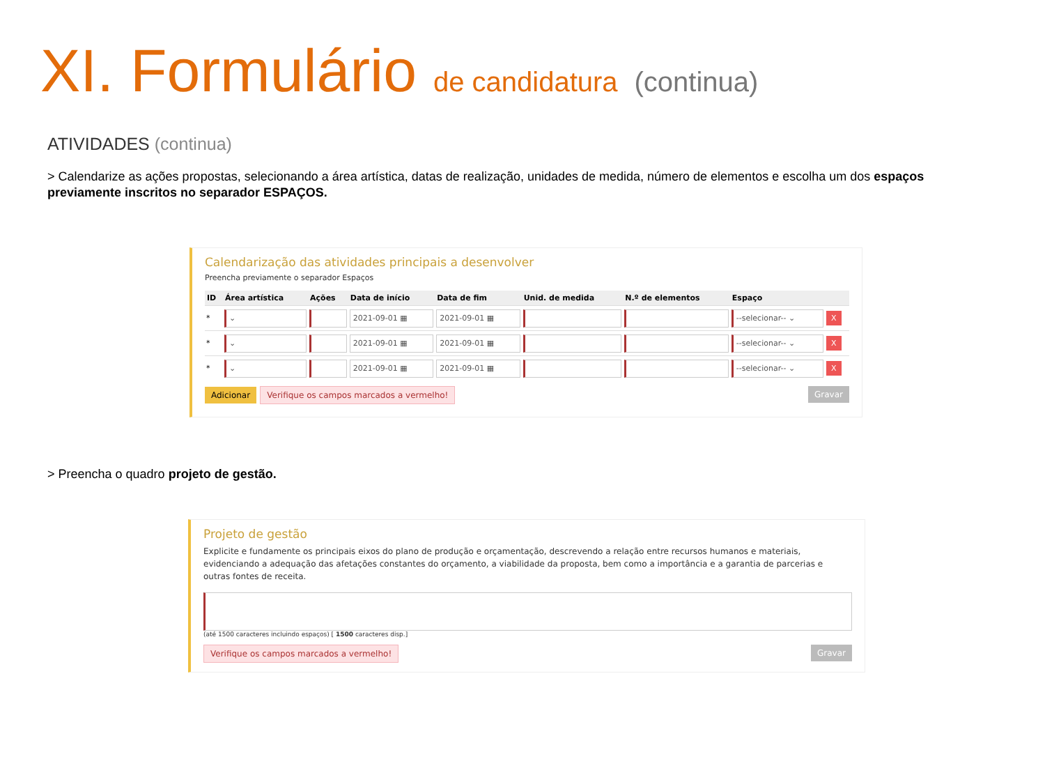XI. Formulário de candidatura (continua)
ATIVIDADES (continua)
> Calendarize as ações propostas, selecionando a área artística, datas de realização, unidades de medida, número de elementos e escolha um dos espaços previamente inscritos no separador ESPAÇOS.
Calendarização das atividades principais a desenvolver
Preencha previamente o separador Espaços
| ID | Área artística | Ações | Data de início | Data de fim | Unid. de medida | N.º de elementos | Espaço | |
| --- | --- | --- | --- | --- | --- | --- | --- | --- |
| * | ⌄ | | 2021-09-01 ▦ | 2021-09-01 ▦ | | | --selecionar-- ⌄ | X |
| * | ⌄ | | 2021-09-01 ▦ | 2021-09-01 ▦ | | | --selecionar-- ⌄ | X |
| * | ⌄ | | 2021-09-01 ▦ | 2021-09-01 ▦ | | | --selecionar-- ⌄ | X |
Adicionar Verifique os campos marcados a vermelho! Gravar
> Preencha o quadro projeto de gestão.
Projeto de gestão
Explicite e fundamente os principais eixos do plano de produção e orçamentação, descrevendo a relação entre recursos humanos e materiais, evidenciando a adequação das afetações constantes do orçamento, a viabilidade da proposta, bem como a importância e a garantia de parcerias e outras fontes de receita.
(até 1500 caracteres incluindo espaços) [ 1500 caracteres disp.]
Verifique os campos marcados a vermelho! Gravar